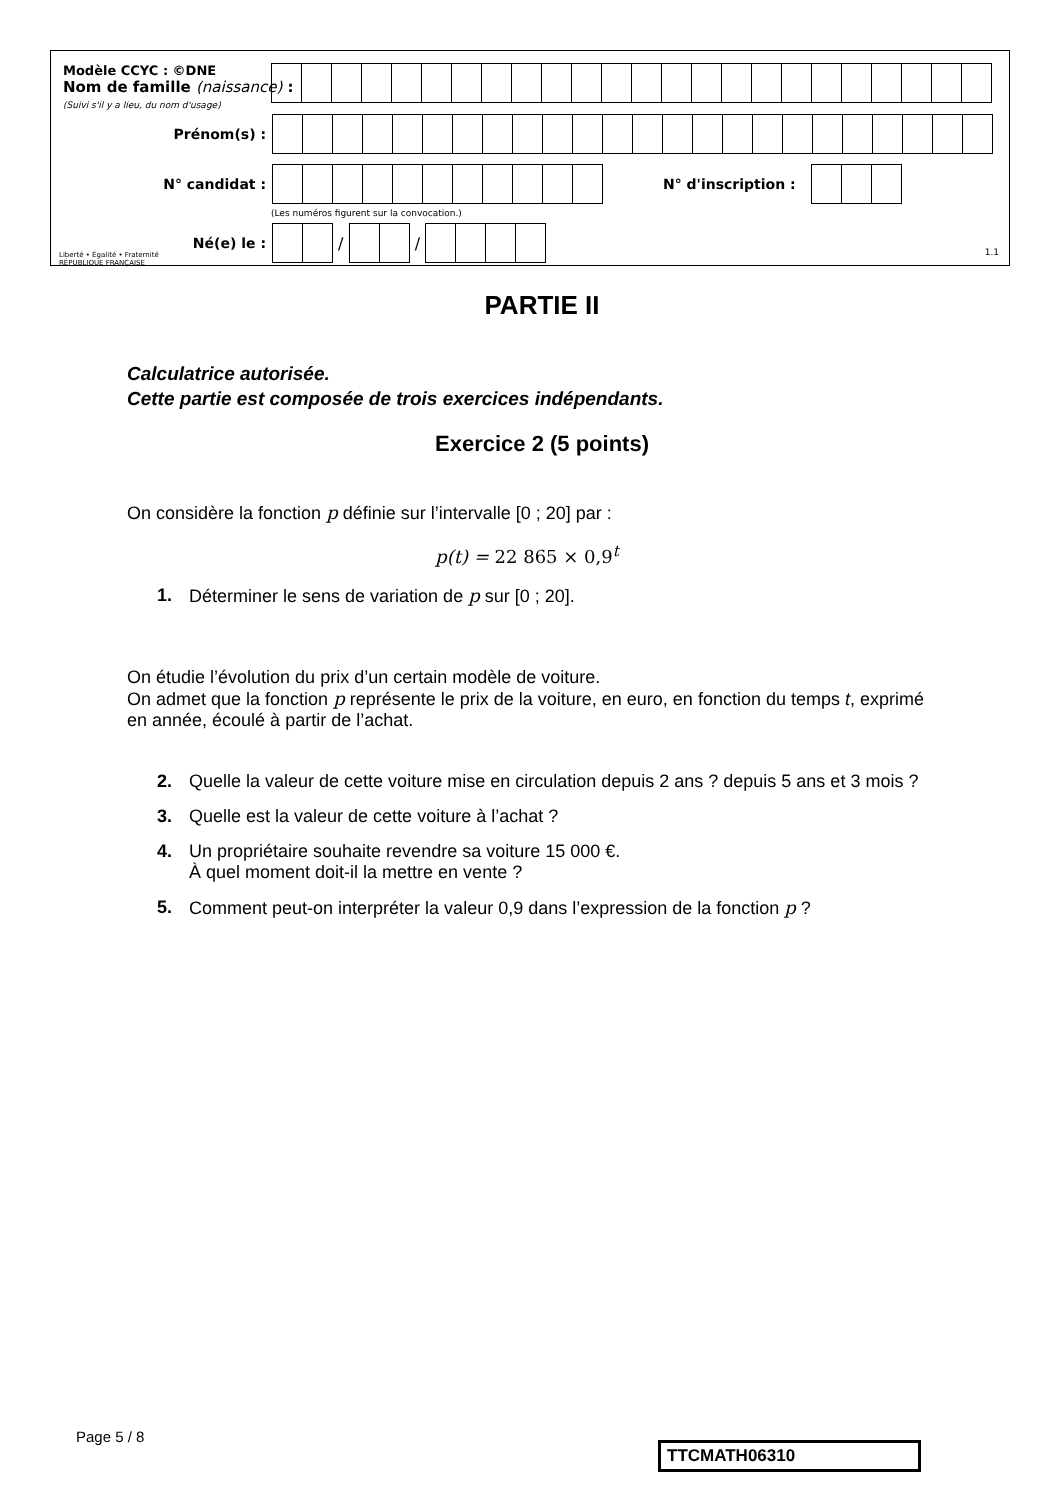Modèle CCYC : ©DNE
Nom de famille (naissance) :
(Suivi s'il y a lieu, du nom d'usage)
Prénom(s) :
N° candidat : N° d'inscription :
(Les numéros figurent sur la convocation.)
Liberté • Égalité • Fraternité
RÉPUBLIQUE FRANÇAISE
Né(e) le :
/
/
1.1
PARTIE II
Calculatrice autorisée.
Cette partie est composée de trois exercices indépendants.
Exercice 2 (5 points)
On considère la fonction p définie sur l’intervalle [0 ; 20] par :
p(t) = 22 865 × 0,9<sup>t</sup>
1. Déterminer le sens de variation de p sur [0 ; 20].
On étudie l’évolution du prix d’un certain modèle de voiture.
On admet que la fonction p représente le prix de la voiture, en euro, en fonction du temps t, exprimé en année, écoulé à partir de l’achat.
2. Quelle la valeur de cette voiture mise en circulation depuis 2 ans ? depuis 5 ans et 3 mois ?
3. Quelle est la valeur de cette voiture à l’achat ?
4. Un propriétaire souhaite revendre sa voiture 15 000 €.
À quel moment doit-il la mettre en vente ?
5. Comment peut-on interpréter la valeur 0,9 dans l’expression de la fonction p ?
Page 5 / 8
TTCMATH06310